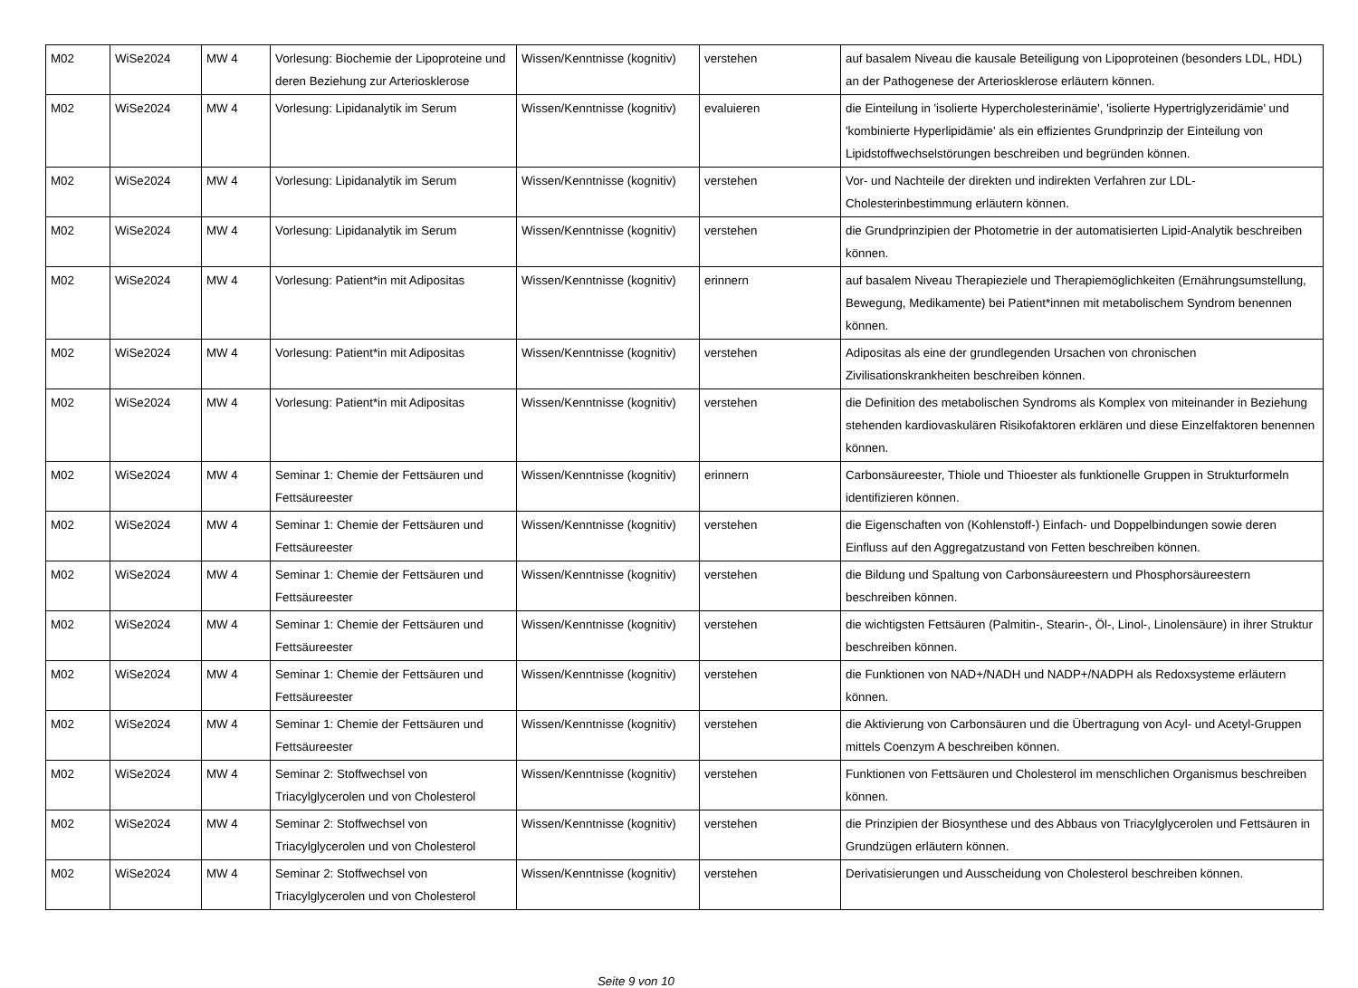| M02 | WiSe2024 | MW 4 | Vorlesung: Biochemie der Lipoproteine und deren Beziehung zur Arteriosklerose | Wissen/Kenntnisse (kognitiv) | verstehen | auf basalem Niveau die kausale Beteiligung von Lipoproteinen (besonders LDL, HDL) an der Pathogenese der Arteriosklerose erläutern können. |
| M02 | WiSe2024 | MW 4 | Vorlesung: Lipidanalytik im Serum | Wissen/Kenntnisse (kognitiv) | evaluieren | die Einteilung in 'isolierte Hypercholesterinämie', 'isolierte Hypertriglyzeridämie' und 'kombinierte Hyperlipidämie' als ein effizientes Grundprinzip der Einteilung von Lipidstoffwechselstörungen beschreiben und begründen können. |
| M02 | WiSe2024 | MW 4 | Vorlesung: Lipidanalytik im Serum | Wissen/Kenntnisse (kognitiv) | verstehen | Vor- und Nachteile der direkten und indirekten Verfahren zur LDL-Cholesterinbestimmung erläutern können. |
| M02 | WiSe2024 | MW 4 | Vorlesung: Lipidanalytik im Serum | Wissen/Kenntnisse (kognitiv) | verstehen | die Grundprinzipien der Photometrie in der automatisierten Lipid-Analytik beschreiben können. |
| M02 | WiSe2024 | MW 4 | Vorlesung: Patient*in mit Adipositas | Wissen/Kenntnisse (kognitiv) | erinnern | auf basalem Niveau Therapieziele und Therapiemöglichkeiten (Ernährungsumstellung, Bewegung, Medikamente) bei Patient*innen mit metabolischem Syndrom benennen können. |
| M02 | WiSe2024 | MW 4 | Vorlesung: Patient*in mit Adipositas | Wissen/Kenntnisse (kognitiv) | verstehen | Adipositas als eine der grundlegenden Ursachen von chronischen Zivilisationskrankheiten beschreiben können. |
| M02 | WiSe2024 | MW 4 | Vorlesung: Patient*in mit Adipositas | Wissen/Kenntnisse (kognitiv) | verstehen | die Definition des metabolischen Syndroms als Komplex von miteinander in Beziehung stehenden kardiovaskulären Risikofaktoren erklären und diese Einzelfaktoren benennen können. |
| M02 | WiSe2024 | MW 4 | Seminar 1: Chemie der Fettsäuren und Fettsäureester | Wissen/Kenntnisse (kognitiv) | erinnern | Carbonsäureester, Thiole und Thioester als funktionelle Gruppen in Strukturformeln identifizieren können. |
| M02 | WiSe2024 | MW 4 | Seminar 1: Chemie der Fettsäuren und Fettsäureester | Wissen/Kenntnisse (kognitiv) | verstehen | die Eigenschaften von (Kohlenstoff-) Einfach- und Doppelbindungen sowie deren Einfluss auf den Aggregatzustand von Fetten beschreiben können. |
| M02 | WiSe2024 | MW 4 | Seminar 1: Chemie der Fettsäuren und Fettsäureester | Wissen/Kenntnisse (kognitiv) | verstehen | die Bildung und Spaltung von Carbonsäureestern und Phosphorsäureestern beschreiben können. |
| M02 | WiSe2024 | MW 4 | Seminar 1: Chemie der Fettsäuren und Fettsäureester | Wissen/Kenntnisse (kognitiv) | verstehen | die wichtigsten Fettsäuren (Palmitin-, Stearin-, Öl-, Linol-, Linolensäure) in ihrer Struktur beschreiben können. |
| M02 | WiSe2024 | MW 4 | Seminar 1: Chemie der Fettsäuren und Fettsäureester | Wissen/Kenntnisse (kognitiv) | verstehen | die Funktionen von NAD+/NADH und NADP+/NADPH als Redoxsysteme erläutern können. |
| M02 | WiSe2024 | MW 4 | Seminar 1: Chemie der Fettsäuren und Fettsäureester | Wissen/Kenntnisse (kognitiv) | verstehen | die Aktivierung von Carbonsäuren und die Übertragung von Acyl- und Acetyl-Gruppen mittels Coenzym A beschreiben können. |
| M02 | WiSe2024 | MW 4 | Seminar 2: Stoffwechsel von Triacylglycerolen und von Cholesterol | Wissen/Kenntnisse (kognitiv) | verstehen | Funktionen von Fettsäuren und Cholesterol im menschlichen Organismus beschreiben können. |
| M02 | WiSe2024 | MW 4 | Seminar 2: Stoffwechsel von Triacylglycerolen und von Cholesterol | Wissen/Kenntnisse (kognitiv) | verstehen | die Prinzipien der Biosynthese und des Abbaus von Triacylglycerolen und Fettsäuren in Grundzügen erläutern können. |
| M02 | WiSe2024 | MW 4 | Seminar 2: Stoffwechsel von Triacylglycerolen und von Cholesterol | Wissen/Kenntnisse (kognitiv) | verstehen | Derivatisierungen und Ausscheidung von Cholesterol beschreiben können. |
Seite 9 von 10